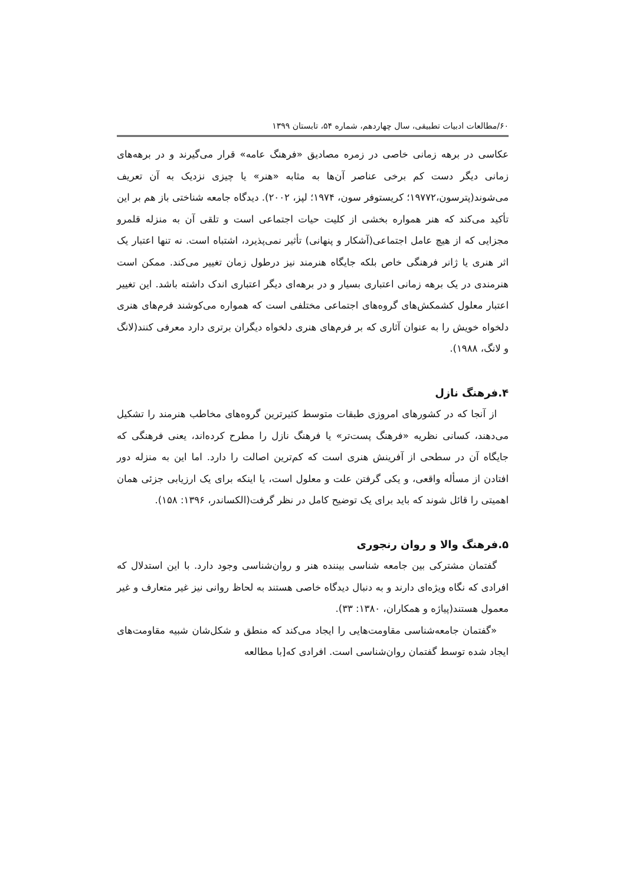۶۰/مطالعات ادبیات تطبیقی، سال چهاردهم، شماره ۵۴، تابستان ۱۳۹۹
عکاسی در برهه زمانی خاصی در زمره مصادیق «فرهنگ عامه» قرار می‌گیرند و در برهه‌های زمانی دیگر دست کم برخی عناصر آن‌ها به مثابه «هنر» یا چیزی نزدیک به آن تعریف می‌شوند(پترسون،۱۹۷۷۲؛ کریستوفر سون، ۱۹۷۴؛ لپز، ۲۰۰۲). دیدگاه جامعه شناختی باز هم بر این تأکید می‌کند که هنر همواره بخشی از کلیت حیات اجتماعی است و تلقی آن به منزله قلمرو مجزایی که از هیچ عامل اجتماعی(آشکار و پنهانی) تأثیر نمی‌پذیرد، اشتباه است. نه تنها اعتبار یک اثر هنری یا ژانر فرهنگی خاص بلکه جایگاه هنرمند نیز درطول زمان تغییر می‌کند. ممکن است هنرمندی در یک برهه زمانی اعتباری بسیار و در برهه‌ای دیگر اعتباری اندک داشته باشد. این تغییر اعتبار معلول کشمکش‌های گروه‌های اجتماعی مختلفی است که همواره می‌کوشند فرم‌های هنری دلخواه خویش را به عنوان آثاری که بر فرم‌های هنری دلخواه دیگران برتری دارد معرفی کنند(لانگ و لانگ، ۱۹۸۸).
۴.فرهنگ نازل
از آنجا که در کشورهای امروزی طبقات متوسط کثیرترین گروه‌های مخاطب هنرمند را تشکیل می‌دهند، کسانی نظریه «فرهنگ پست‌تر» یا فرهنگ نازل را مطرح کرده‌اند، یعنی فرهنگی که جایگاه آن در سطحی از آفرینش هنری است که کم‌ترین اصالت را دارد. اما این به منزله دور افتادن از مسأله واقعی، و یکی گرفتن علت و معلول است، یا اینکه برای یک ارزیابی جزئی همان اهمیتی را قائل شوند که باید برای یک توضیح کامل در نظر گرفت(الکساندر، ۱۳۹۶: ۱۵۸).
۵.فرهنگ والا و روان رنجوری
گفتمان مشترکی بین جامعه شناسی بیننده هنر و روان‌شناسی وجود دارد. با این استدلال که افرادی که نگاه ویژه‌ای دارند و به دنبال دیدگاه خاصی هستند به لحاظ روانی نیز غیر متعارف و غیر معمول هستند(پیاژه و همکاران، ۱۳۸۰: ۳۳).
«گفتمان جامعه‌شناسی مقاومت‌هایی را ایجاد می‌کند که منطق و شکل‌شان شبیه مقاومت‌های ایجاد شده توسط گفتمان روان‌شناسی است. افرادی که[با مطالعه